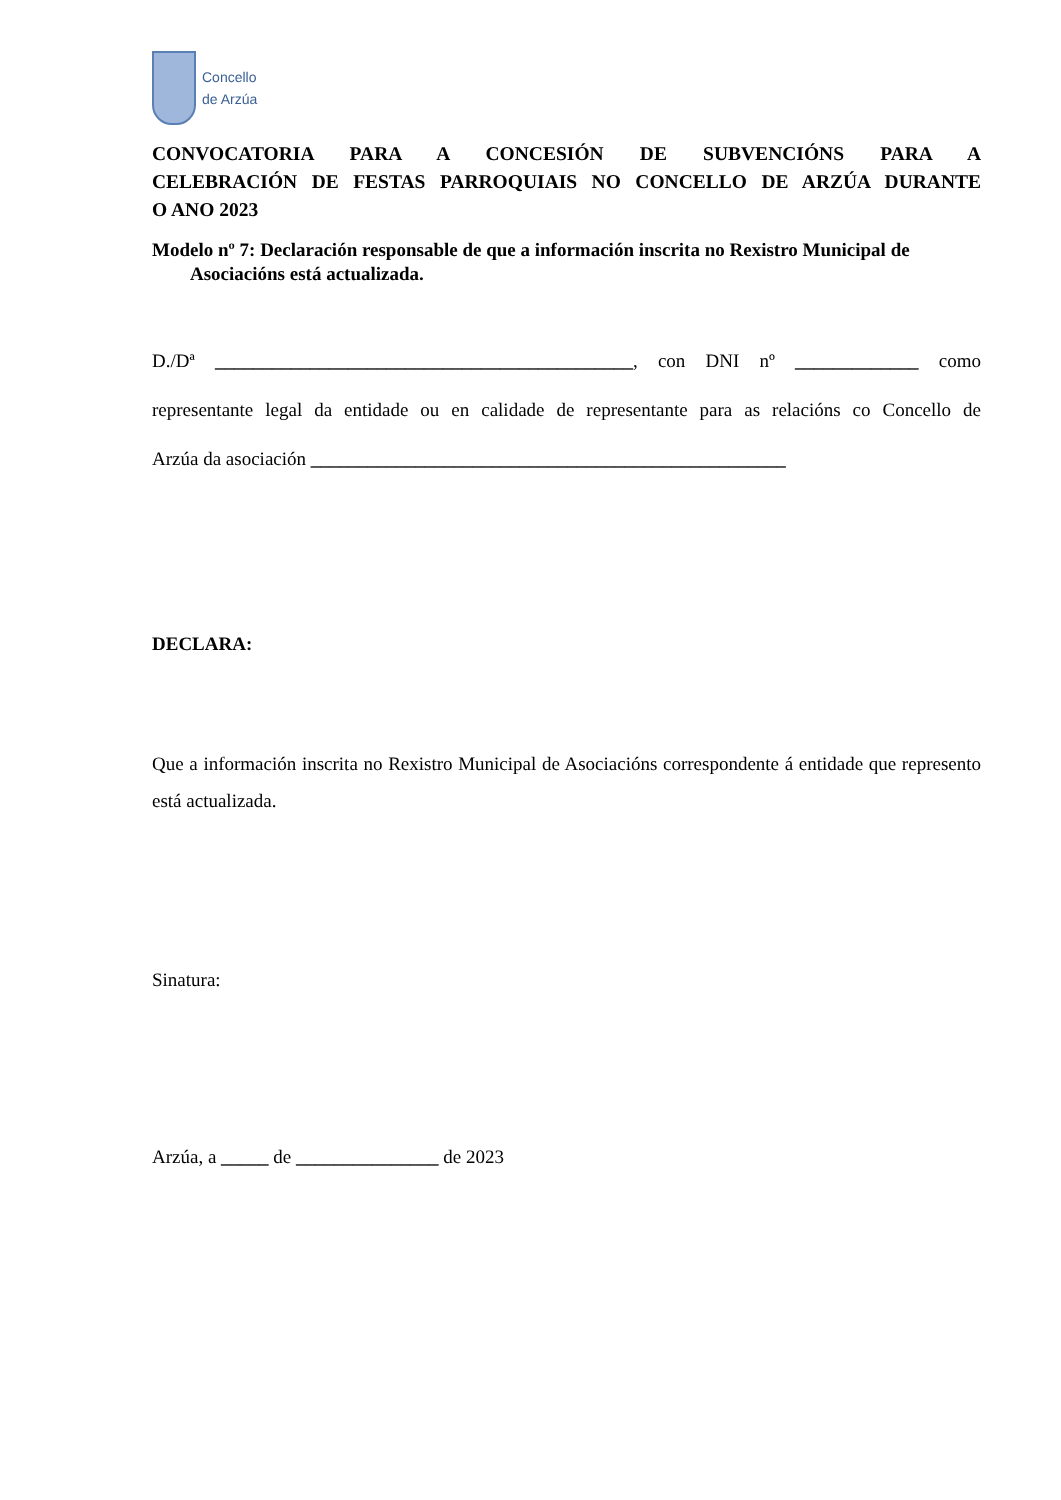Concello
de Arzúa
CONVOCATORIA PARA A CONCESIÓN DE SUBVENCIÓNS PARA A
CELEBRACIÓN DE FESTAS PARROQUIAIS NO CONCELLO DE ARZÚA DURANTE
O ANO 2023
Modelo nº 7: Declaración responsable de que a información inscrita no Rexistro Municipal de Asociacións está actualizada.
D./Dª ____________________________________________, con DNI nº _____________ como
representante legal da entidade ou en calidade de representante para as relacións co Concello de
Arzúa da asociación __________________________________________________
DECLARA:
Que a información inscrita no Rexistro Municipal de Asociacións correspondente á entidade que represento está actualizada.
Sinatura:
Arzúa, a _____ de _______________ de 2023